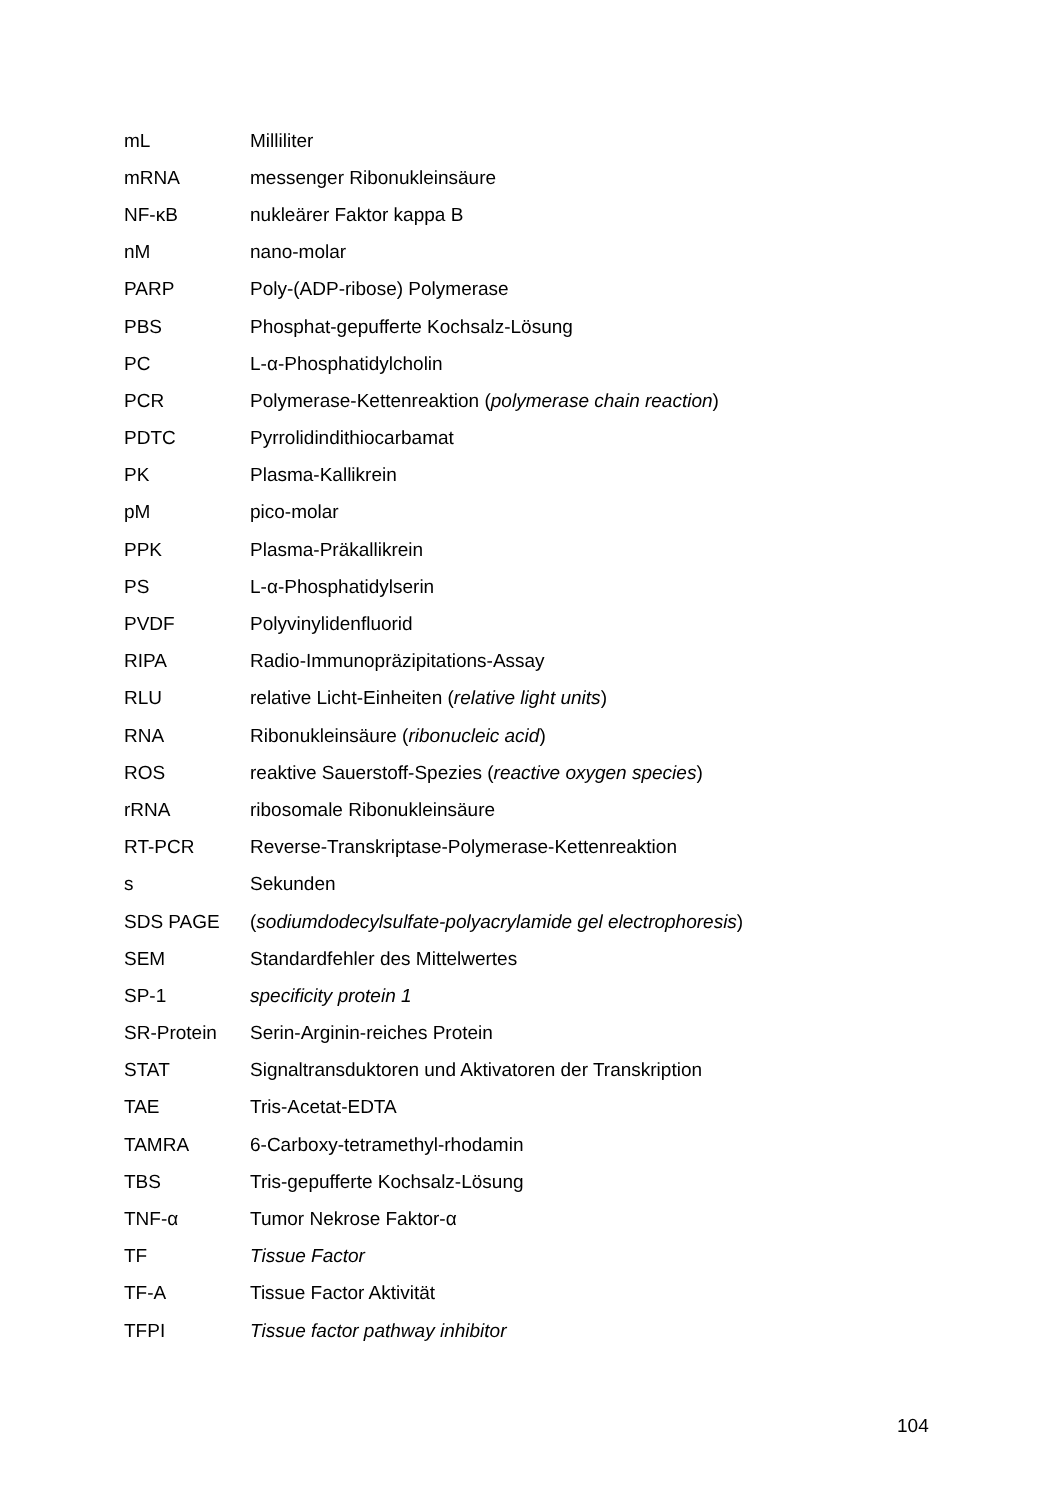| mL | Milliliter |
| mRNA | messenger Ribonukleinsäure |
| NF-κB | nukleärer Faktor kappa B |
| nM | nano-molar |
| PARP | Poly-(ADP-ribose) Polymerase |
| PBS | Phosphat-gepufferte Kochsalz-Lösung |
| PC | L-α-Phosphatidylcholin |
| PCR | Polymerase-Kettenreaktion ( polymerase chain reaction ) |
| PDTC | Pyrrolidindithiocarbamat |
| PK | Plasma-Kallikrein |
| pM | pico-molar |
| PPK | Plasma-Präkallikrein |
| PS | L-α-Phosphatidylserin |
| PVDF | Polyvinylidenfluorid |
| RIPA | Radio-Immunopräzipitations-Assay |
| RLU | relative Licht-Einheiten ( relative light units ) |
| RNA | Ribonukleinsäure ( ribonucleic acid ) |
| ROS | reaktive Sauerstoff-Spezies ( reactive oxygen species ) |
| rRNA | ribosomale Ribonukleinsäure |
| RT-PCR | Reverse-Transkriptase-Polymerase-Kettenreaktion |
| s | Sekunden |
| SDS PAGE | ( sodiumdodecylsulfate-polyacrylamide gel electrophoresis ) |
| SEM | Standardfehler des Mittelwertes |
| SP-1 | specificity protein 1 |
| SR-Protein | Serin-Arginin-reiches Protein |
| STAT | Signaltransduktoren und Aktivatoren der Transkription |
| TAE | Tris-Acetat-EDTA |
| TAMRA | 6-Carboxy-tetramethyl-rhodamin |
| TBS | Tris-gepufferte Kochsalz-Lösung |
| TNF-α | Tumor Nekrose Faktor-α |
| TF | Tissue Factor |
| TF-A | Tissue Factor Aktivität |
| TFPI | Tissue factor pathway inhibitor |
104